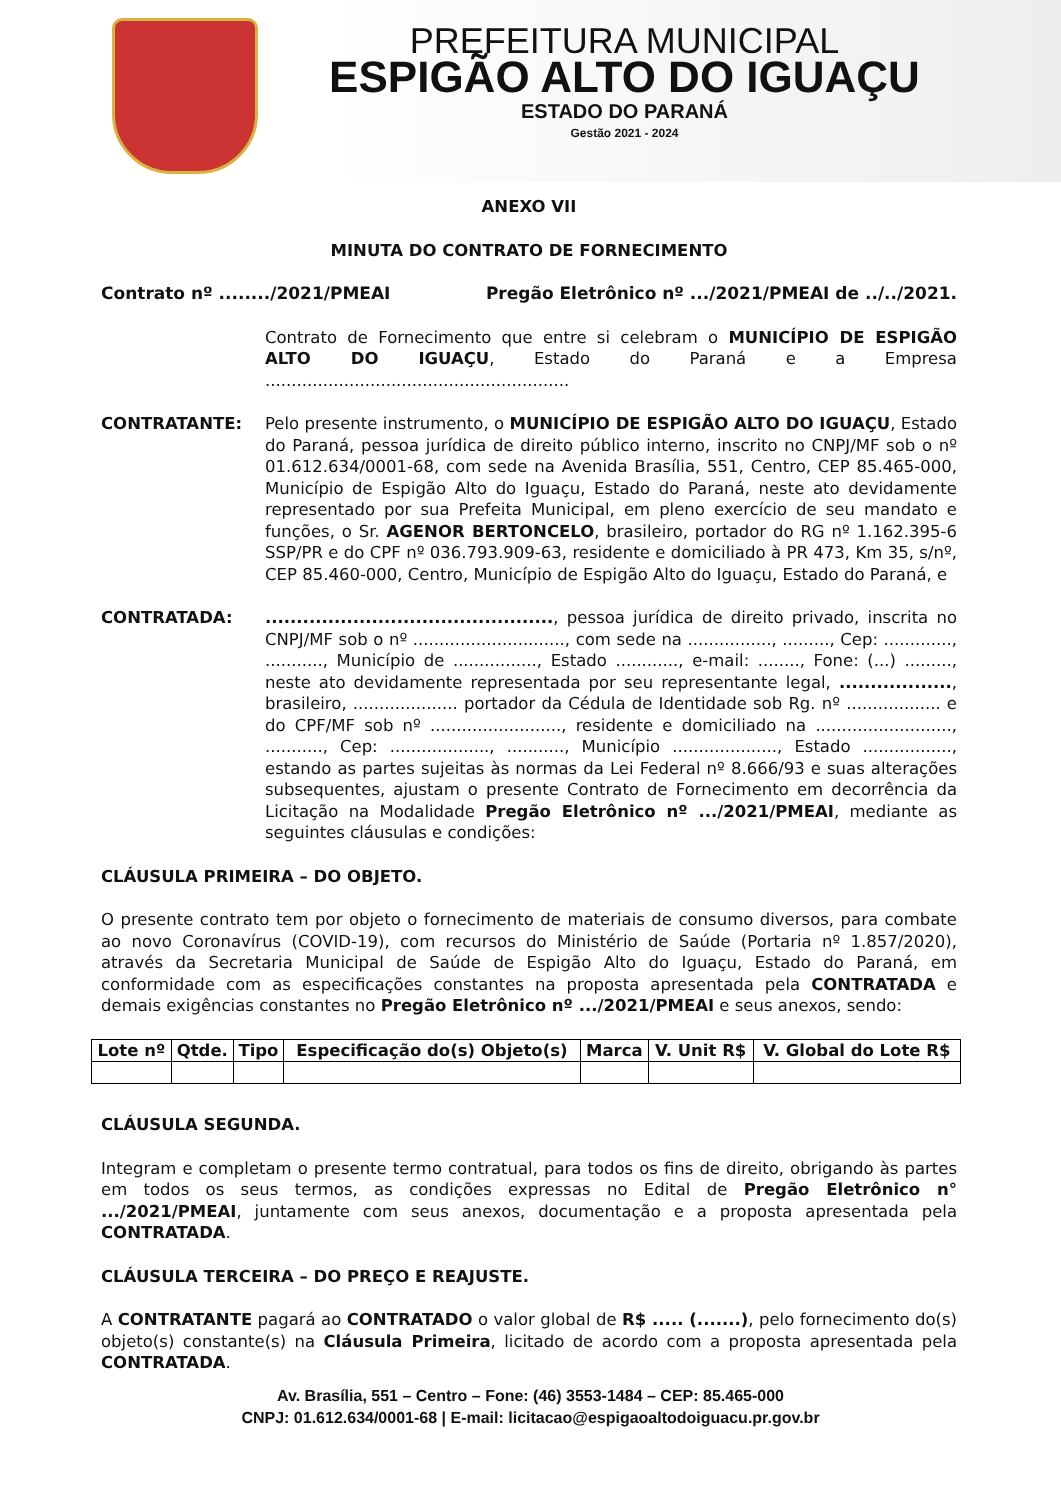PREFEITURA MUNICIPAL
ESPIGÃO ALTO DO IGUAÇU
ESTADO DO PARANÁ
Gestão 2021 - 2024
ANEXO VII
MINUTA DO CONTRATO DE FORNECIMENTO
Contrato nº ......../2021/PMEAI Pregão Eletrônico nº .../2021/PMEAI de ../../2021.
Contrato de Fornecimento que entre si celebram o MUNICÍPIO DE ESPIGÃO ALTO DO IGUAÇU, Estado do Paraná e a Empresa ..........................................................
CONTRATANTE: Pelo presente instrumento, o MUNICÍPIO DE ESPIGÃO ALTO DO IGUAÇU, Estado do Paraná, pessoa jurídica de direito público interno, inscrito no CNPJ/MF sob o nº 01.612.634/0001-68, com sede na Avenida Brasília, 551, Centro, CEP 85.465-000, Município de Espigão Alto do Iguaçu, Estado do Paraná, neste ato devidamente representado por sua Prefeita Municipal, em pleno exercício de seu mandato e funções, o Sr. AGENOR BERTONCELO, brasileiro, portador do RG nº 1.162.395-6 SSP/PR e do CPF nº 036.793.909-63, residente e domiciliado à PR 473, Km 35, s/nº, CEP 85.460-000, Centro, Município de Espigão Alto do Iguaçu, Estado do Paraná, e
CONTRATADA: .............................................., pessoa jurídica de direito privado, inscrita no CNPJ/MF sob o nº ............................., com sede na ................, ........., Cep: ............., ..........., Município de ................, Estado ............, e-mail: ........, Fone: (...) ........., neste ato devidamente representada por seu representante legal, .................., brasileiro, .................... portador da Cédula de Identidade sob Rg. nº .................. e do CPF/MF sob nº ........................., residente e domiciliado na .........................., ..........., Cep: ..................., ..........., Município ...................., Estado ................., estando as partes sujeitas às normas da Lei Federal nº 8.666/93 e suas alterações subsequentes, ajustam o presente Contrato de Fornecimento em decorrência da Licitação na Modalidade Pregão Eletrônico nº .../2021/PMEAI, mediante as seguintes cláusulas e condições:
CLÁUSULA PRIMEIRA – DO OBJETO.
O presente contrato tem por objeto o fornecimento de materiais de consumo diversos, para combate ao novo Coronavírus (COVID-19), com recursos do Ministério de Saúde (Portaria nº 1.857/2020), através da Secretaria Municipal de Saúde de Espigão Alto do Iguaçu, Estado do Paraná, em conformidade com as especificações constantes na proposta apresentada pela CONTRATADA e demais exigências constantes no Pregão Eletrônico nº .../2021/PMEAI e seus anexos, sendo:
| Lote nº | Qtde. | Tipo | Especificação do(s) Objeto(s) | Marca | V. Unit R$ | V. Global do Lote R$ |
| --- | --- | --- | --- | --- | --- | --- |
CLÁUSULA SEGUNDA.
Integram e completam o presente termo contratual, para todos os fins de direito, obrigando às partes em todos os seus termos, as condições expressas no Edital de Pregão Eletrônico n° .../2021/PMEAI, juntamente com seus anexos, documentação e a proposta apresentada pela CONTRATADA.
CLÁUSULA TERCEIRA – DO PREÇO E REAJUSTE.
A CONTRATANTE pagará ao CONTRATADO o valor global de R$ ..... (.......), pelo fornecimento do(s) objeto(s) constante(s) na Cláusula Primeira, licitado de acordo com a proposta apresentada pela CONTRATADA.
Av. Brasília, 551 – Centro – Fone: (46) 3553-1484 – CEP: 85.465-000
CNPJ: 01.612.634/0001-68 | E-mail: licitacao@espigaoaltodoiguacu.pr.gov.br